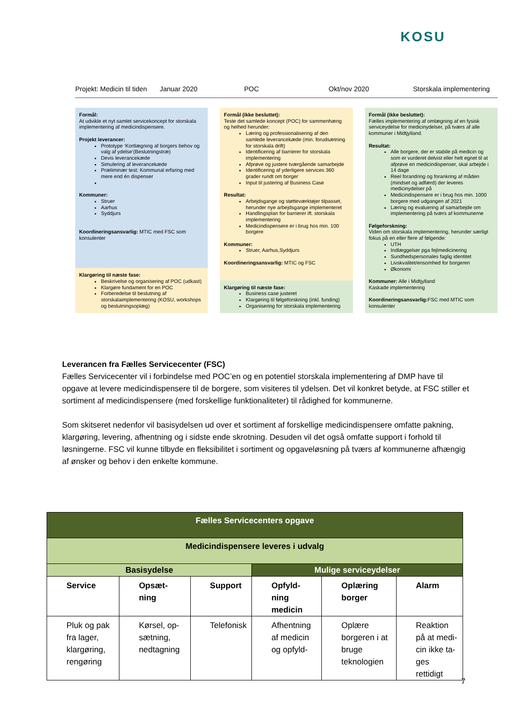KOSU
Projekt: Medicin til tiden Januar 2020 POC Okt/nov 2020 Storskala implementering
Formål:
At udvikle et nyt samlet servicekoncept for storskala implementering af medicindispensere.
Projekt leverancer:
Prototype ‘Kortlægning af borgers behov og valg af ydelse’(Beslutningstræ)
Devis leverancekæde
Simulering af leverancekæde
Præliminær test: Kommunal erfaring med mere end én dispenser
Kommuner:
Struer
Aarhus
Syddjurs
Koordineringsansvarlig: MTIC med FSC som konsulenter
Klargøring til næste fase:
Beskrivelse og organisering af POC (udkast)
Klargøre fundament for en POC
Forberedelse til beslutning af storskalaimplementering (KOSU, workshops og beslutningsoplæg)
Formål (ikke besluttet):
Teste det samlede koncept (POC) for sammenhæng og helhed herunder:
Læring og professionalisering af den samlede leverancekæde (min. forudsætning for storskala drift)
Identificering af barrierer for storskala implementering
Afprøve og justere tværgående samarbejde
Identificering af yderligere services 360 grader rundt om borger
Input til justering af Business Case
Resultat:
Arbejdsgange og støtteværktøjer tilpasset, herunder nye arbejdsgange implementeret
Handlingsplan for barrierer ift. storskala implementering
Medicindispensere er i brug hos min. 100 borgere
Kommuner:
Struer, Aarhus,Syddjurs
Koordineringsansvarlig: MTIC og FSC
Klargøring til næste fase:
Business case justeret
Klargøring til følgeforskning (inkl. funding)
Organisering for storskala implementering
Formål (ikke besluttet):
Fælles implementering af omlægning af en fysisk serviceydelse for medicinydelser, på tværs af alle kommuner i Midtjylland.
Resultat:
Alle borgere, der er stabile på medicin og som er vurderet delvist eller helt egnet til at afprøve en medicindispenser, skal arbejde i 14 dage
Reel forandring og forankring af måden (mindset og adfærd) der leveres medicinydelser på
Medicindispensere er i brug hos min. 1000 borgere med udgangen af 2021
Læring og evaluering af samarbejde om implementering på tværs af kommunerne
Følgeforskning:
Viden om storskala implementering, herunder særligt fokus på en eller flere af følgende:
UTH
Indlæggelser pga fejlmedicinering
Sundhedspersonales faglig identitet
Livskvalitet/ensomhed for borgeren
Økonomi
Kommuner: Alle i Midtjylland
Kaskade implementering
Koordineringsansvarlig: FSC med MTIC som konsulenter
Leverancen fra Fælles Servicecenter (FSC)
Fælles Servicecenter vil i forbindelse med POC’en og en potentiel storskala implementering af DMP have til opgave at levere medicindispensere til de borgere, som visiteres til ydelsen. Det vil konkret betyde, at FSC stiller et sortiment af medicindispensere (med forskellige funktionaliteter) til rådighed for kommunerne.
Som skitseret nedenfor vil basisydelsen ud over et sortiment af forskellige medicindispensere omfatte pakning, klargøring, levering, afhentning og i sidste ende skrotning. Desuden vil det også omfatte support i forhold til løsningerne. FSC vil kunne tilbyde en fleksibilitet i sortiment og opgaveløsning på tværs af kommunerne afhængig af ønsker og behov i den enkelte kommune.
| Fælles Servicecenters opgave | | | | | |
| --- | --- | --- | --- | --- | --- |
| Medicindispensere leveres i udvalg | | | | | |
| Basisydelse | | | Mulige serviceydelser | | |
| Service | Opsæt- ning | Support | Opfyld- ning medicin | Oplæring borger | Alarm |
| Pluk og pak fra lager, klargøring, rengøring | Kørsel, op-sætning, nedtagning | Telefonisk | Afhentning af medicin og opfyld- | Oplære borgeren i at bruge teknologien | Reaktion på at medi-cin ikke ta-ges rettidigt |
7